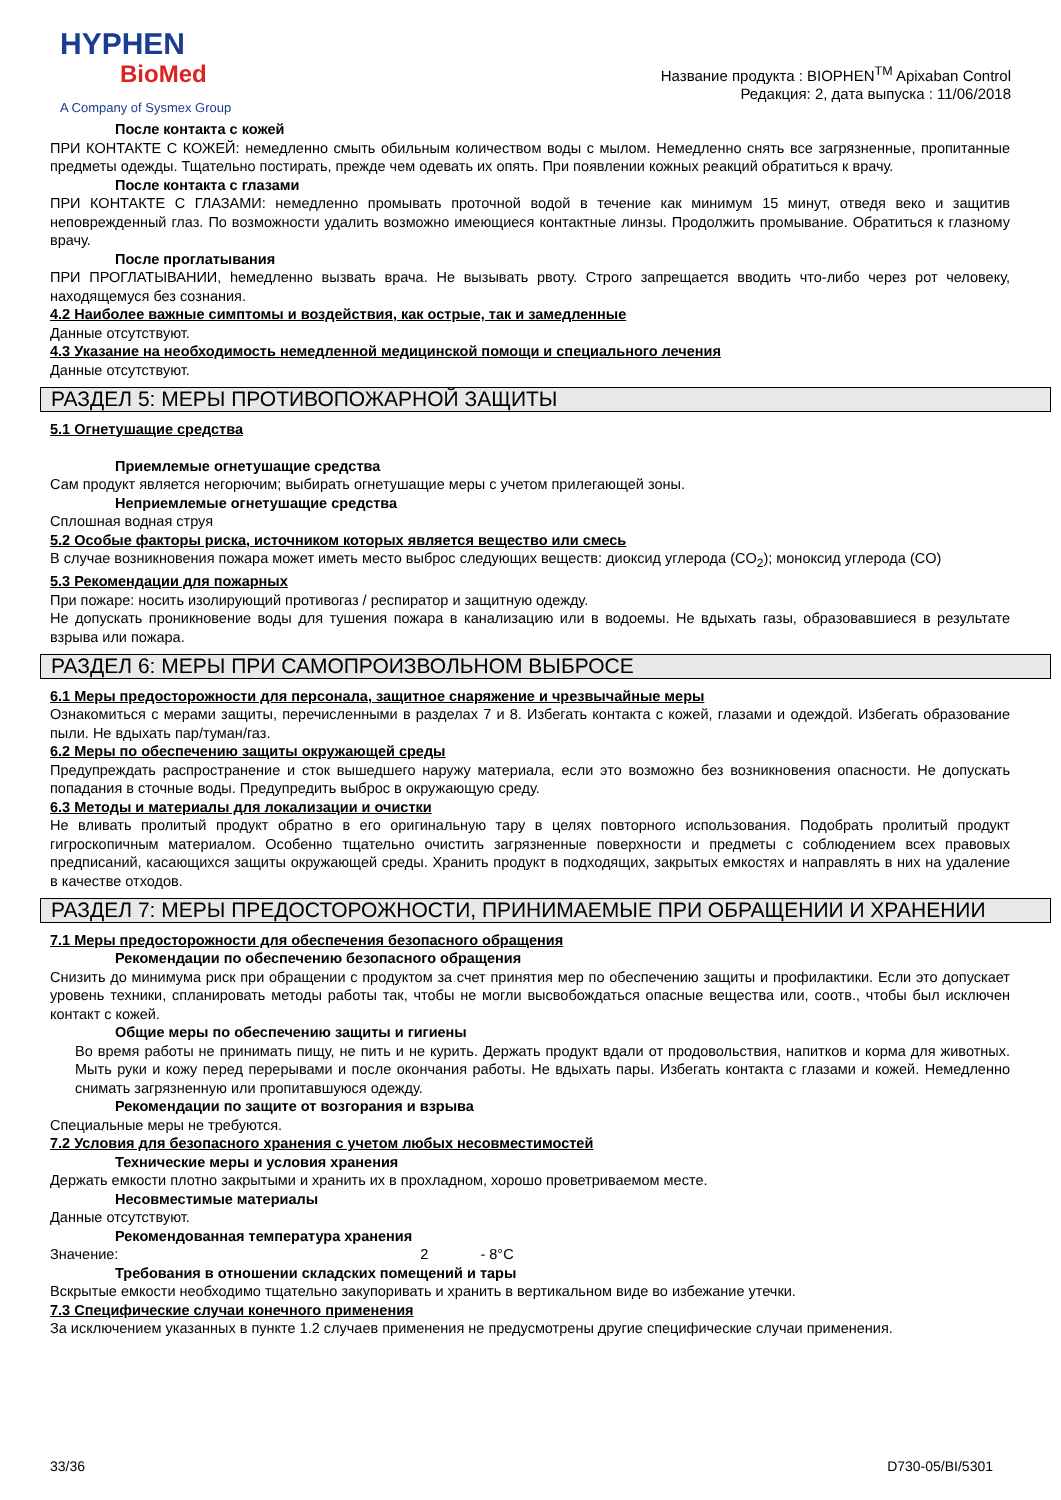HYPHEN
BioMed
A Company of Sysmex Group
Название продукта : BIOPHEN<sup>TM</sup> Apixaban Control
Редакция: 2, дата выпуска : 11/06/2018
После контакта с кожей
ПРИ КОНТАКТЕ С КОЖЕЙ: немедленно смыть обильным количеством воды с мылом. Немедленно снять все загрязненные, пропитанные предметы одежды. Тщательно постирать, прежде чем одевать их опять. При появлении кожных реакций обратиться к врачу.
После контакта с глазами
ПРИ КОНТАКТЕ С ГЛАЗАМИ: немедленно промывать проточной водой в течение как минимум 15 минут, отведя веко и защитив неповрежденный глаз. По возможности удалить возможно имеющиеся контактные линзы. Продолжить промывание. Обратиться к глазному врачу.
После проглатывания
ПРИ ПРОГЛАТЫВАНИИ, hемедленно вызвать врача. Не вызывать рвоту. Строго запрещается вводить что-либо через рот человеку, находящемуся без сознания.
4.2 Наиболее важные симптомы и воздействия, как острые, так и замедленные
Данные отсутствуют.
4.3 Указание на необходимость немедленной медицинской помощи и специального лечения
Данные отсутствуют.
РАЗДЕЛ 5: МЕРЫ ПРОТИВОПОЖАРНОЙ ЗАЩИТЫ
5.1 Огнетушащие средства
Приемлемые огнетушащие средства
Сам продукт является негорючим; выбирать огнетушащие меры с учетом прилегающей зоны.
Неприемлемые огнетушащие средства
Сплошная водная струя
5.2 Особые факторы риска, источником которых является вещество или смесь
В случае возникновения пожара может иметь место выброс следующих веществ: диоксид углерода (CO<sub>2</sub>); моноксид углерода (CO)
5.3 Рекомендации для пожарных
При пожаре: носить изолирующий противогаз / респиратор и защитную одежду.
Не допускать проникновение воды для тушения пожара в канализацию или в водоемы. Не вдыхать газы, образовавшиеся в результате взрыва или пожара.
РАЗДЕЛ 6: МЕРЫ ПРИ САМОПРОИЗВОЛЬНОМ ВЫБРОСЕ
6.1 Меры предосторожности для персонала, защитное снаряжение и чрезвычайные меры
Ознакомиться с мерами защиты, перечисленными в разделах 7 и 8. Избегать контакта с кожей, глазами и одеждой. Избегать образование пыли. Не вдыхать пар/туман/газ.
6.2 Меры по обеспечению защиты окружающей среды
Предупреждать распространение и сток вышедшего наружу материала, если это возможно без возникновения опасности. Не допускать попадания в сточные воды. Предупредить выброс в окружающую среду.
6.3 Методы и материалы для локализации и очистки
Не вливать пролитый продукт обратно в его оригинальную тару в целях повторного использования. Подобрать пролитый продукт гигроскопичным материалом. Особенно тщательно очистить загрязненные поверхности и предметы с соблюдением всех правовых предписаний, касающихся защиты окружающей среды. Хранить продукт в подходящих, закрытых емкостях и направлять в них на удаление в качестве отходов.
РАЗДЕЛ 7: МЕРЫ ПРЕДОСТОРОЖНОСТИ, ПРИНИМАЕМЫЕ ПРИ ОБРАЩЕНИИ И ХРАНЕНИИ
7.1 Меры предосторожности для обеспечения безопасного обращения
Рекомендации по обеспечению безопасного обращения
Снизить до минимума риск при обращении с продуктом за счет принятия мер по обеспечению защиты и профилактики. Если это допускает уровень техники, спланировать методы работы так, чтобы не могли высвобождаться опасные вещества или, соотв., чтобы был исключен контакт с кожей.
Общие меры по обеспечению защиты и гигиены
Во время работы не принимать пищу, не пить и не курить. Держать продукт вдали от продовольствия, напитков и корма для животных. Мыть руки и кожу перед перерывами и после окончания работы. Не вдыхать пары. Избегать контакта с глазами и кожей. Немедленно снимать загрязненную или пропитавшуюся одежду.
Рекомендации по защите от возгорания и взрыва
Специальные меры не требуются.
7.2 Условия для безопасного хранения с учетом любых несовместимостей
Технические меры и условия хранения
Держать емкости плотно закрытыми и хранить их в прохладном, хорошо проветриваемом месте.
Несовместимые материалы
Данные отсутствуют.
Рекомендованная температура хранения
Значение: 2 - 8°C
Требования в отношении складских помещений и тары
Вскрытые емкости необходимо тщательно закупоривать и хранить в вертикальном виде во избежание утечки.
7.3 Специфические случаи конечного применения
За исключением указанных в пункте 1.2 случаев применения не предусмотрены другие специфические случаи применения.
33/36 D730-05/BI/5301